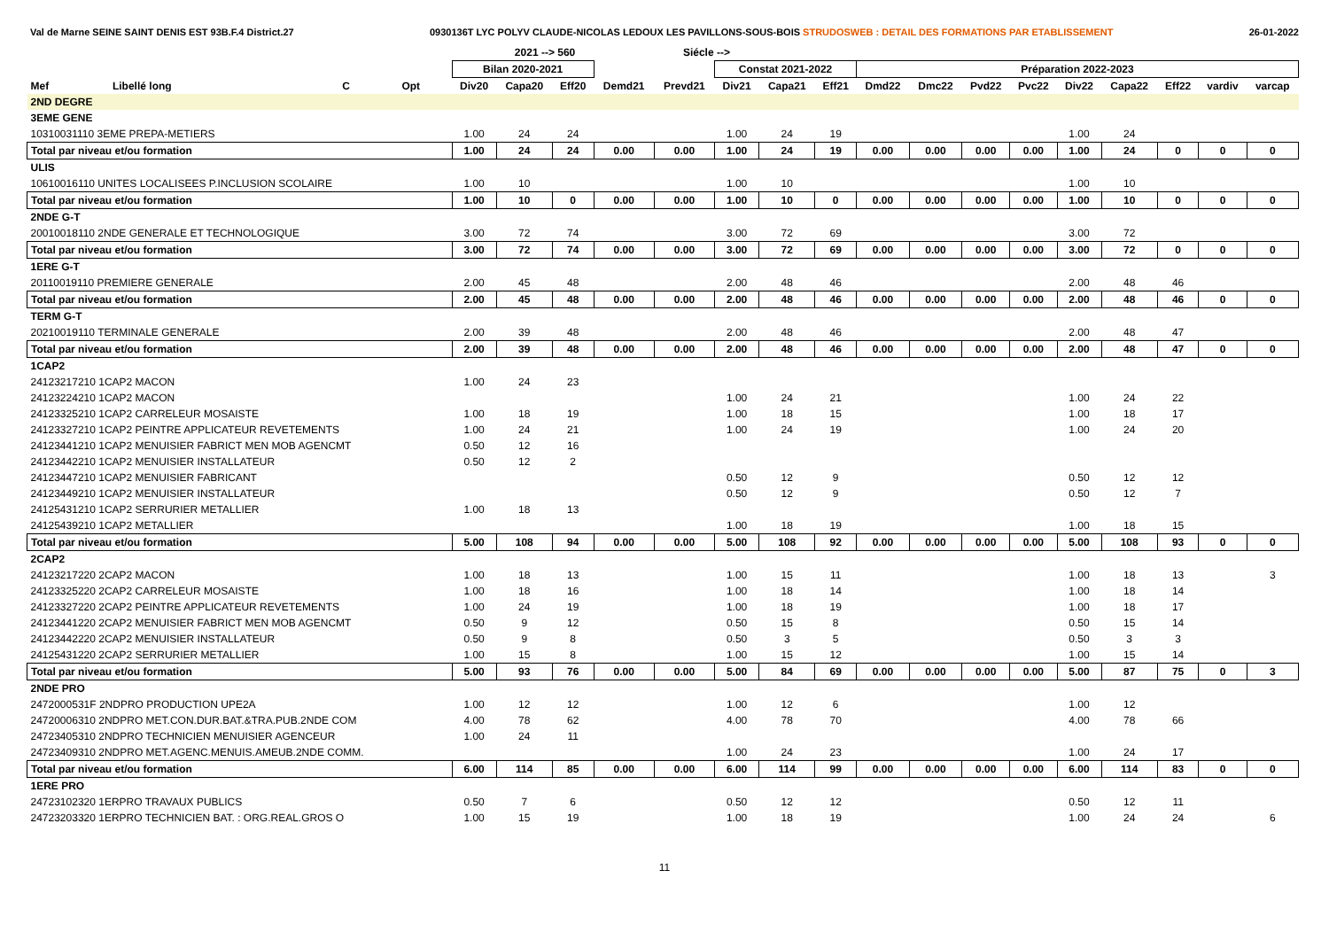Val de Marne SEINE SAINT DENIS EST 93B.F.4 District.27 0930136T LYC POLYV CLAUDE-NICOLAS LEDOUX LES PAVILLONS-SOUS-BOIS STRUDOSWEB : DETAIL DES FORMATIONS PAR ETABLISSEMENT 26-01-2022
| | | | | | 2021 --> 560 | | | Siécle --> | | | | | | | | | | | | |
| --- | --- | --- | --- | --- | --- | --- | --- | --- | --- | --- | --- | --- | --- | --- | --- | --- | --- | --- | --- | --- |
| | | | | Bilan 2020-2021 | | | | | Constat 2021-2022 | | | Préparation 2022-2023 | | | | | | | | |
| Mef | Libellé long | C | Opt | Div20 | Capa20 | Eff20 | Demd21 | Prevd21 | Div21 | Capa21 | Eff21 | Dmd22 | Dmc22 | Pvd22 | Pvc22 | Div22 | Capa22 | Eff22 | vardiv | varcap |
| 2ND DEGRE | | | | | | | | | | | | | | | | | | | | |
| 3EME GENE | | | | | | | | | | | | | | | | | | | | |
| 10310031110 3EME PREPA-METIERS | | | | 1.00 | 24 | 24 | | | 1.00 | 24 | 19 | | | | | 1.00 | 24 | | | |
| Total par niveau et/ou formation | | | | 1.00 | 24 | 24 | 0.00 | 0.00 | 1.00 | 24 | 19 | 0.00 | 0.00 | 0.00 | 0.00 | 1.00 | 24 | 0 | 0 | 0 |
| ULIS | | | | | | | | | | | | | | | | | | | | |
| 10610016110 UNITES LOCALISEES P.INCLUSION SCOLAIRE | | | | 1.00 | 10 | | | | 1.00 | 10 | | | | | | 1.00 | 10 | | | |
| Total par niveau et/ou formation | | | | 1.00 | 10 | 0 | 0.00 | 0.00 | 1.00 | 10 | 0 | 0.00 | 0.00 | 0.00 | 0.00 | 1.00 | 10 | 0 | 0 | 0 |
| 2NDE G-T | | | | | | | | | | | | | | | | | | | | |
| 20010018110 2NDE GENERALE ET TECHNOLOGIQUE | | | | 3.00 | 72 | 74 | | | 3.00 | 72 | 69 | | | | | 3.00 | 72 | | | |
| Total par niveau et/ou formation | | | | 3.00 | 72 | 74 | 0.00 | 0.00 | 3.00 | 72 | 69 | 0.00 | 0.00 | 0.00 | 0.00 | 3.00 | 72 | 0 | 0 | 0 |
| 1ERE G-T | | | | | | | | | | | | | | | | | | | | |
| 20110019110 PREMIERE GENERALE | | | | 2.00 | 45 | 48 | | | 2.00 | 48 | 46 | | | | | 2.00 | 48 | 46 | | |
| Total par niveau et/ou formation | | | | 2.00 | 45 | 48 | 0.00 | 0.00 | 2.00 | 48 | 46 | 0.00 | 0.00 | 0.00 | 0.00 | 2.00 | 48 | 46 | 0 | 0 |
| TERM G-T | | | | | | | | | | | | | | | | | | | | |
| 20210019110 TERMINALE GENERALE | | | | 2.00 | 39 | 48 | | | 2.00 | 48 | 46 | | | | | 2.00 | 48 | 47 | | |
| Total par niveau et/ou formation | | | | 2.00 | 39 | 48 | 0.00 | 0.00 | 2.00 | 48 | 46 | 0.00 | 0.00 | 0.00 | 0.00 | 2.00 | 48 | 47 | 0 | 0 |
| 1CAP2 | | | | | | | | | | | | | | | | | | | | |
| 24123217210 1CAP2 MACON | | | | 1.00 | 24 | 23 | | | | | | | | | | | | | | |
| 24123224210 1CAP2 MACON | | | | | | | | | 1.00 | 24 | 21 | | | | | 1.00 | 24 | 22 | | |
| 24123325210 1CAP2 CARRELEUR MOSAISTE | | | | 1.00 | 18 | 19 | | | 1.00 | 18 | 15 | | | | | 1.00 | 18 | 17 | | |
| 24123327210 1CAP2 PEINTRE APPLICATEUR REVETEMENTS | | | | 1.00 | 24 | 21 | | | 1.00 | 24 | 19 | | | | | 1.00 | 24 | 20 | | |
| 24123441210 1CAP2 MENUISIER FABRICT MEN MOB AGENCMT | | | | 0.50 | 12 | 16 | | | | | | | | | | | | | | |
| 24123442210 1CAP2 MENUISIER INSTALLATEUR | | | | 0.50 | 12 | 2 | | | | | | | | | | | | | | |
| 24123447210 1CAP2 MENUISIER FABRICANT | | | | | | | | | 0.50 | 12 | 9 | | | | | 0.50 | 12 | 12 | | |
| 24123449210 1CAP2 MENUISIER INSTALLATEUR | | | | | | | | | 0.50 | 12 | 9 | | | | | 0.50 | 12 | 7 | | |
| 24125431210 1CAP2 SERRURIER METALLIER | | | | 1.00 | 18 | 13 | | | | | | | | | | | | | | |
| 24125439210 1CAP2 METALLIER | | | | | | | | | 1.00 | 18 | 19 | | | | | 1.00 | 18 | 15 | | |
| Total par niveau et/ou formation | | | | 5.00 | 108 | 94 | 0.00 | 0.00 | 5.00 | 108 | 92 | 0.00 | 0.00 | 0.00 | 0.00 | 5.00 | 108 | 93 | 0 | 0 |
| 2CAP2 | | | | | | | | | | | | | | | | | | | | |
| 24123217220 2CAP2 MACON | | | | 1.00 | 18 | 13 | | | 1.00 | 15 | 11 | | | | | 1.00 | 18 | 13 | | 3 |
| 24123325220 2CAP2 CARRELEUR MOSAISTE | | | | 1.00 | 18 | 16 | | | 1.00 | 18 | 14 | | | | | 1.00 | 18 | 14 | | |
| 24123327220 2CAP2 PEINTRE APPLICATEUR REVETEMENTS | | | | 1.00 | 24 | 19 | | | 1.00 | 18 | 19 | | | | | 1.00 | 18 | 17 | | |
| 24123441220 2CAP2 MENUISIER FABRICT MEN MOB AGENCMT | | | | 0.50 | 9 | 12 | | | 0.50 | 15 | 8 | | | | | 0.50 | 15 | 14 | | |
| 24123442220 2CAP2 MENUISIER INSTALLATEUR | | | | 0.50 | 9 | 8 | | | 0.50 | 3 | 5 | | | | | 0.50 | 3 | 3 | | |
| 24125431220 2CAP2 SERRURIER METALLIER | | | | 1.00 | 15 | 8 | | | 1.00 | 15 | 12 | | | | | 1.00 | 15 | 14 | | |
| Total par niveau et/ou formation | | | | 5.00 | 93 | 76 | 0.00 | 0.00 | 5.00 | 84 | 69 | 0.00 | 0.00 | 0.00 | 0.00 | 5.00 | 87 | 75 | 0 | 3 |
| 2NDE PRO | | | | | | | | | | | | | | | | | | | | |
| 2472000531F 2NDPRO PRODUCTION UPE2A | | | | 1.00 | 12 | 12 | | | 1.00 | 12 | 6 | | | | | 1.00 | 12 | | | |
| 24720006310 2NDPRO MET.CON.DUR.BAT.&TRA.PUB.2NDE COM | | | | 4.00 | 78 | 62 | | | 4.00 | 78 | 70 | | | | | 4.00 | 78 | 66 | | |
| 24723405310 2NDPRO TECHNICIEN MENUISIER AGENCEUR | | | | 1.00 | 24 | 11 | | | | | | | | | | | | | | |
| 24723409310 2NDPRO MET.AGENC.MENUIS.AMEUB.2NDE COMM. | | | | | | | | | 1.00 | 24 | 23 | | | | | 1.00 | 24 | 17 | | |
| Total par niveau et/ou formation | | | | 6.00 | 114 | 85 | 0.00 | 0.00 | 6.00 | 114 | 99 | 0.00 | 0.00 | 0.00 | 0.00 | 6.00 | 114 | 83 | 0 | 0 |
| 1ERE PRO | | | | | | | | | | | | | | | | | | | | |
| 24723102320 1ERPRO TRAVAUX PUBLICS | | | | 0.50 | 7 | 6 | | | 0.50 | 12 | 12 | | | | | 0.50 | 12 | 11 | | |
| 24723203320 1ERPRO TECHNICIEN BAT. : ORG.REAL.GROS O | | | | 1.00 | 15 | 19 | | | 1.00 | 18 | 19 | | | | | 1.00 | 24 | 24 | | 6 |
11